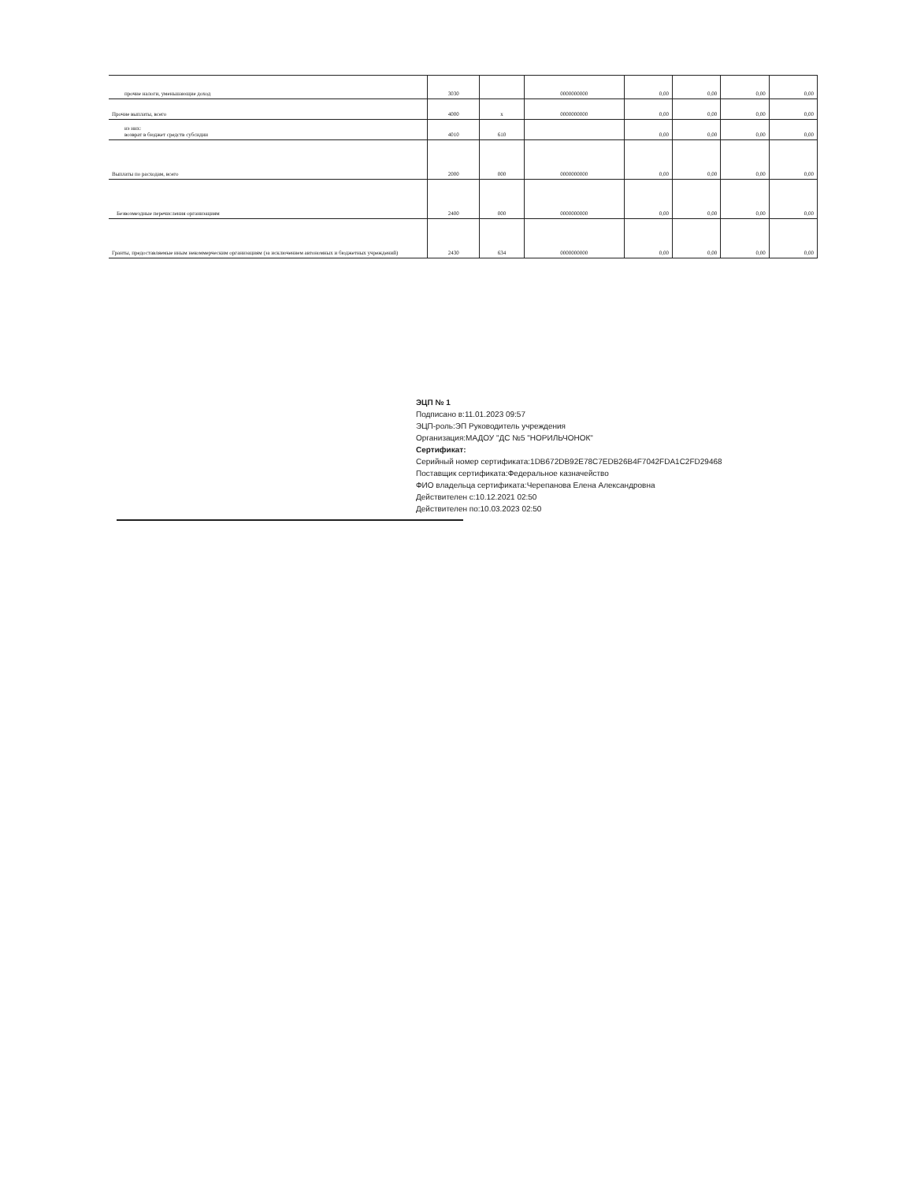| прочие налоги, уменьшающие доход | 3030 | | 0000000000 | 0,00 | 0,00 | 0,00 | 0,00 |
| Прочие выплаты, всего | 4000 | x | 0000000000 | 0,00 | 0,00 | 0,00 | 0,00 |
| из них: возврат в бюджет средств субсидии | 4010 | 610 | | 0,00 | 0,00 | 0,00 | 0,00 |
| Выплаты по расходам, всего | 2000 | 000 | 0000000000 | 0,00 | 0,00 | 0,00 | 0,00 |
| Безвозмездные перечисления организациям | 2400 | 000 | 0000000000 | 0,00 | 0,00 | 0,00 | 0,00 |
| Гранты, предоставляемые иным некоммерческим организациям (за исключением автономных и бюджетных учреждений) | 2430 | 634 | 0000000000 | 0,00 | 0,00 | 0,00 | 0,00 |
ЭЦП № 1
Подписано в:11.01.2023 09:57
ЭЦП-роль:ЭП Руководитель учреждения
Организация:МАДОУ "ДС №5 "НОРИЛЬЧОНОК"
Сертификат:
Серийный номер сертификата:1DB672DB92E78C7EDB26B4F7042FDA1C2FD29468
Поставщик сертификата:Федеральное казначейство
ФИО владельца сертификата:Черепанова Елена Александровна
Действителен с:10.12.2021 02:50
Действителен по:10.03.2023 02:50